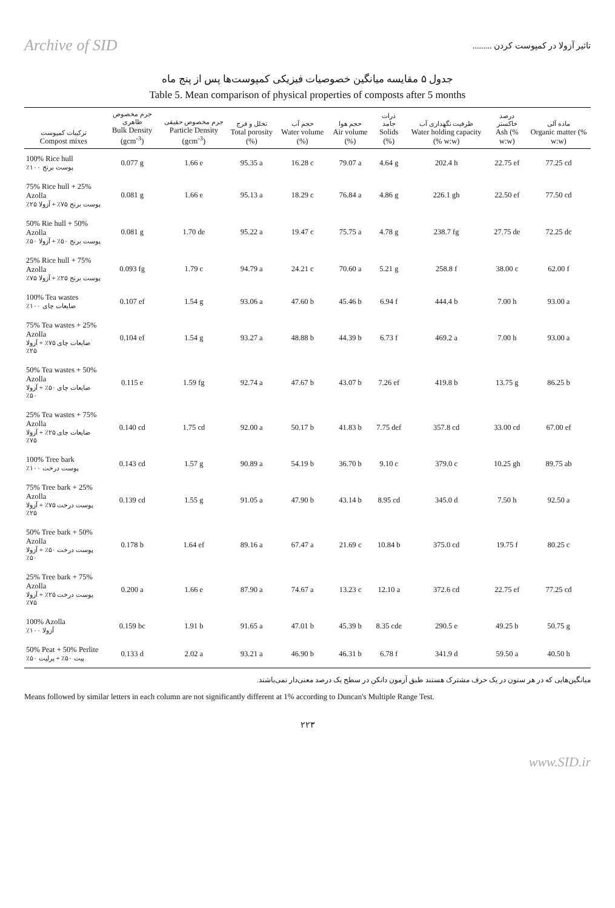Archive of SID تاثیر آزولا در کمپوست کردن .........
جدول ۵ مقایسه میانگین خصوصیات فیزیکی کمپوست‌ها پس از پنج ماه
Table 5. Mean comparison of physical properties of composts after 5 months
| ترکیبات کمپوست Compost mixes | جرم مخصوص ظاهری Bulk Density (gcm<sup>-3</sup>) | جرم مخصوص حقیقی Particle Density (gcm<sup>-3</sup>) | تخلل و فرج Total porosity (%) | حجم آب Water volume (%) | حجم هوا Air volume (%) | ذرات جامد Solids (%) | ظرفیت نگهداری آب Water holding capacity (% w:w) | درصد خاکستر Ash (% w:w) | ماده آلی Organic matter (% w:w) |
| --- | --- | --- | --- | --- | --- | --- | --- | --- | --- |
| 100% Rice hull پوست برنج ۱۰۰٪ | 0.077 g | 1.66 e | 95.35 a | 16.28 c | 79.07 a | 4.64 g | 202.4 h | 22.75 ef | 77.25 cd |
| 75% Rice hull + 25% Azolla پوست برنج ۷۵٪ + آزولا ۲۵٪ | 0.081 g | 1.66 e | 95.13 a | 18.29 c | 76.84 a | 4.86 g | 226.1 gh | 22.50 ef | 77.50 cd |
| 50% Rie hull + 50% Azolla پوست برنج ۵۰٪ + آزولا ۵۰٪ | 0.081 g | 1.70 de | 95.22 a | 19.47 c | 75.75 a | 4.78 g | 238.7 fg | 27.75 de | 72.25 dc |
| 25% Rice hull + 75% Azolla پوست برنج ۲۵٪ + آزولا ۷۵٪ | 0.093 fg | 1.79 c | 94.79 a | 24.21 c | 70.60 a | 5.21 g | 258.8 f | 38.00 c | 62.00 f |
| 100% Tea wastes ضایعات چای ۱۰۰٪ | 0.107 ef | 1.54 g | 93.06 a | 47.60 b | 45.46 b | 6.94 f | 444.4 b | 7.00 h | 93.00 a |
| 75% Tea wastes + 25% Azolla ضایعات چای ۷۵٪ + آزولا ۲۵٪ | 0.104 ef | 1.54 g | 93.27 a | 48.88 b | 44.39 b | 6.73 f | 469.2 a | 7.00 h | 93.00 a |
| 50% Tea wastes + 50% Azolla ضایعات چای ۵۰٪ + آزولا ۵۰٪ | 0.115 e | 1.59 fg | 92.74 a | 47.67 b | 43.07 b | 7.26 ef | 419.8 b | 13.75 g | 86.25 b |
| 25% Tea wastes + 75% Azolla ضایعات چای ۲۵٪ + آزولا ۷۵٪ | 0.140 cd | 1.75 cd | 92.00 a | 50.17 b | 41.83 b | 7.75 def | 357.8 cd | 33.00 cd | 67.00 ef |
| 100% Tree bark پوست درخت ۱۰۰٪ | 0.143 cd | 1.57 g | 90.89 a | 54.19 b | 36.70 b | 9.10 c | 379.0 c | 10.25 gh | 89.75 ab |
| 75% Tree bark + 25% Azolla پوست درخت ۷۵٪ + آزولا ۲۵٪ | 0.139 cd | 1.55 g | 91.05 a | 47.90 b | 43.14 b | 8.95 cd | 345.0 d | 7.50 h | 92.50 a |
| 50% Tree bark + 50% Azolla پوست درخت ۵۰٪ + آزولا ۵۰٪ | 0.178 b | 1.64 ef | 89.16 a | 67.47 a | 21.69 c | 10.84 b | 375.0 cd | 19.75 f | 80.25 c |
| 25% Tree bark + 75% Azolla پوست درخت ۲۵٪ + آزولا ۷۵٪ | 0.200 a | 1.66 e | 87.90 a | 74.67 a | 13.23 c | 12.10 a | 372.6 cd | 22.75 ef | 77.25 cd |
| 100% Azolla آزولا ۱۰۰٪ | 0.159 bc | 1.91 b | 91.65 a | 47.01 b | 45.39 b | 8.35 cde | 290.5 e | 49.25 b | 50.75 g |
| 50% Peat + 50% Perlite پیت ۵۰٪ + پرلیت ۵۰٪ | 0.133 d | 2.02 a | 93.21 a | 46.90 b | 46.31 b | 6.78 f | 341.9 d | 59.50 a | 40.50 h |
میانگین‌هایی که در هر ستون در یک حرف مشترک هستند طبق آزمون دانکن در سطح یک درصد معنی‌دار نمی‌باشند.
Means followed by similar letters in each column are not significantly different at 1% according to Duncan's Multiple Range Test.
۲۲۳
www.SID.ir